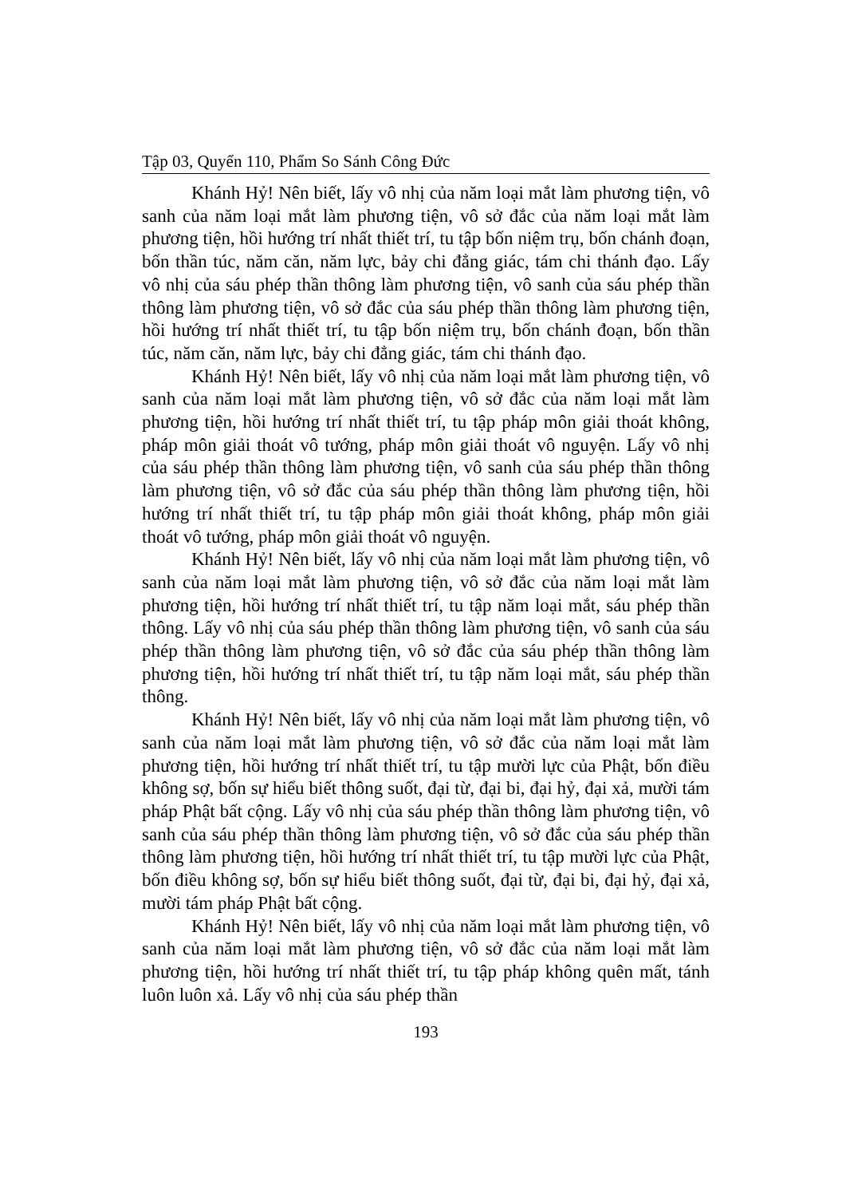Tập 03, Quyển 110, Phẩm So Sánh Công Đức
Khánh Hỷ! Nên biết, lấy vô nhị của năm loại mắt làm phương tiện, vô sanh của năm loại mắt làm phương tiện, vô sở đắc của năm loại mắt làm phương tiện, hồi hướng trí nhất thiết trí, tu tập bốn niệm trụ, bốn chánh đoạn, bốn thần túc, năm căn, năm lực, bảy chi đẳng giác, tám chi thánh đạo. Lấy vô nhị của sáu phép thần thông làm phương tiện, vô sanh của sáu phép thần thông làm phương tiện, vô sở đắc của sáu phép thần thông làm phương tiện, hồi hướng trí nhất thiết trí, tu tập bốn niệm trụ, bốn chánh đoạn, bốn thần túc, năm căn, năm lực, bảy chi đẳng giác, tám chi thánh đạo.
Khánh Hỷ! Nên biết, lấy vô nhị của năm loại mắt làm phương tiện, vô sanh của năm loại mắt làm phương tiện, vô sở đắc của năm loại mắt làm phương tiện, hồi hướng trí nhất thiết trí, tu tập pháp môn giải thoát không, pháp môn giải thoát vô tướng, pháp môn giải thoát vô nguyện. Lấy vô nhị của sáu phép thần thông làm phương tiện, vô sanh của sáu phép thần thông làm phương tiện, vô sở đắc của sáu phép thần thông làm phương tiện, hồi hướng trí nhất thiết trí, tu tập pháp môn giải thoát không, pháp môn giải thoát vô tướng, pháp môn giải thoát vô nguyện.
Khánh Hỷ! Nên biết, lấy vô nhị của năm loại mắt làm phương tiện, vô sanh của năm loại mắt làm phương tiện, vô sở đắc của năm loại mắt làm phương tiện, hồi hướng trí nhất thiết trí, tu tập năm loại mắt, sáu phép thần thông. Lấy vô nhị của sáu phép thần thông làm phương tiện, vô sanh của sáu phép thần thông làm phương tiện, vô sở đắc của sáu phép thần thông làm phương tiện, hồi hướng trí nhất thiết trí, tu tập năm loại mắt, sáu phép thần thông.
Khánh Hỷ! Nên biết, lấy vô nhị của năm loại mắt làm phương tiện, vô sanh của năm loại mắt làm phương tiện, vô sở đắc của năm loại mắt làm phương tiện, hồi hướng trí nhất thiết trí, tu tập mười lực của Phật, bốn điều không sợ, bốn sự hiểu biết thông suốt, đại từ, đại bi, đại hỷ, đại xả, mười tám pháp Phật bất cộng. Lấy vô nhị của sáu phép thần thông làm phương tiện, vô sanh của sáu phép thần thông làm phương tiện, vô sở đắc của sáu phép thần thông làm phương tiện, hồi hướng trí nhất thiết trí, tu tập mười lực của Phật, bốn điều không sợ, bốn sự hiểu biết thông suốt, đại từ, đại bi, đại hỷ, đại xả, mười tám pháp Phật bất cộng.
Khánh Hỷ! Nên biết, lấy vô nhị của năm loại mắt làm phương tiện, vô sanh của năm loại mắt làm phương tiện, vô sở đắc của năm loại mắt làm phương tiện, hồi hướng trí nhất thiết trí, tu tập pháp không quên mất, tánh luôn luôn xả. Lấy vô nhị của sáu phép thần
193